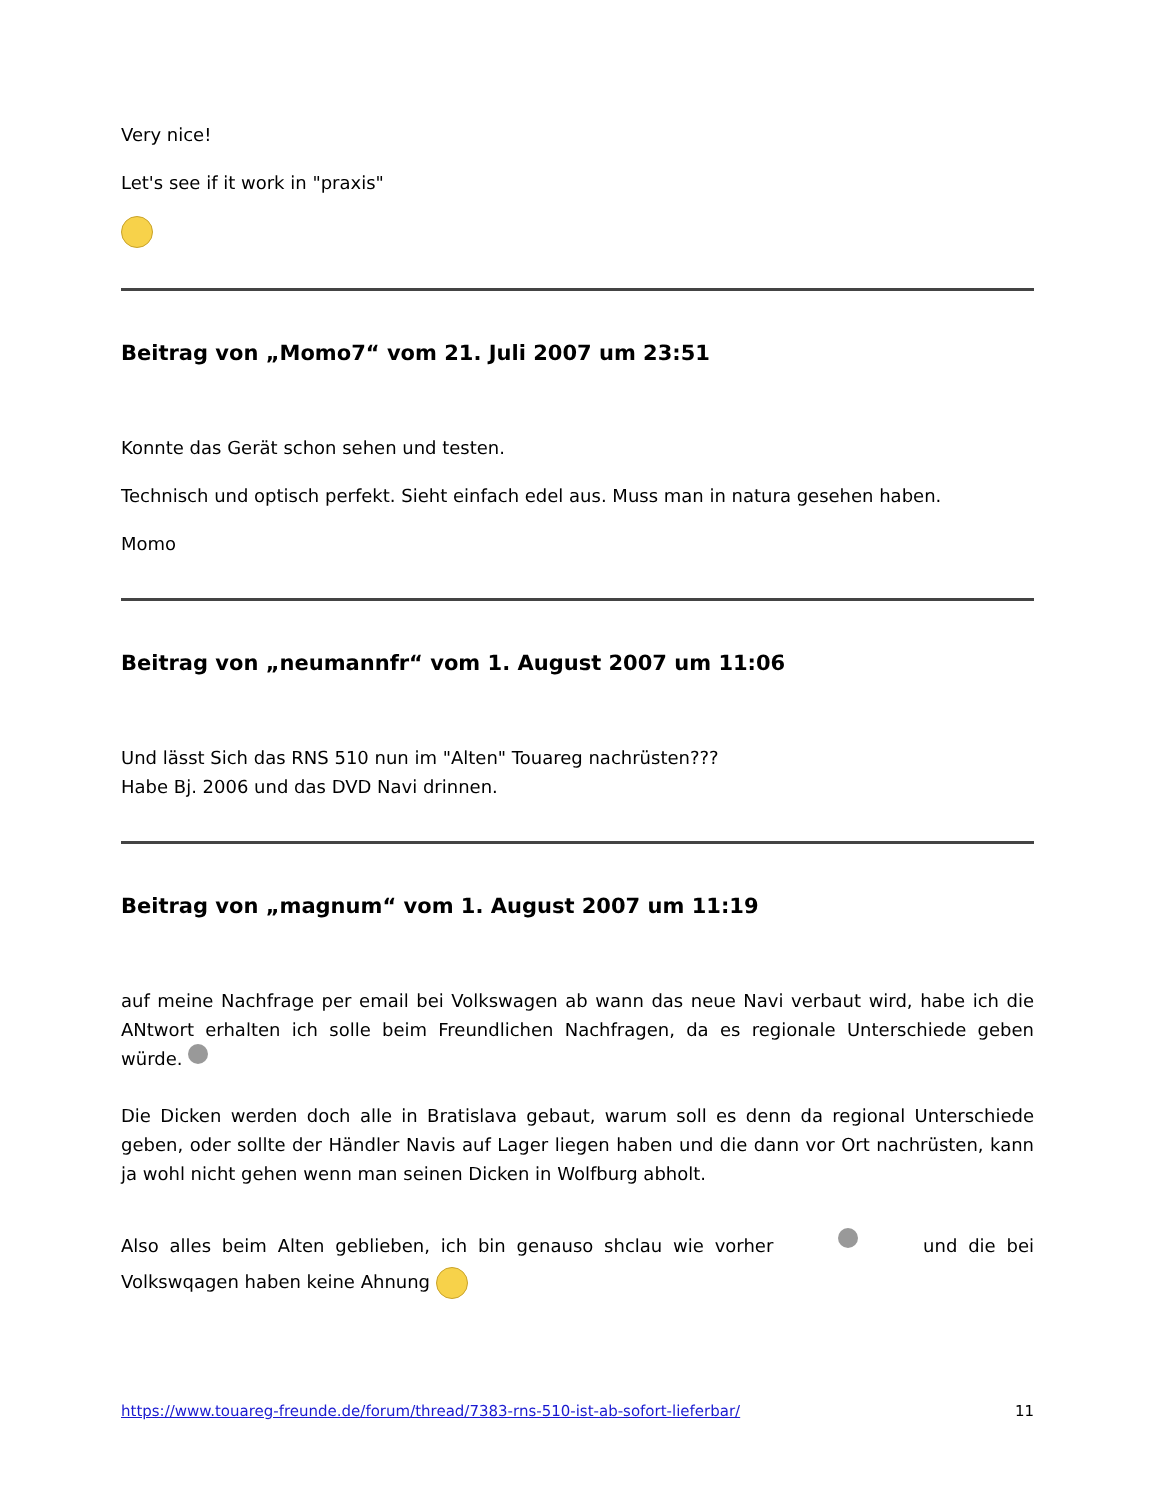Very nice!
Let's see if it work in "praxis"
Beitrag von „Momo7“ vom 21. Juli 2007 um 23:51
Konnte das Gerät schon sehen und testen.
Technisch und optisch perfekt. Sieht einfach edel aus. Muss man in natura gesehen haben.
Momo
Beitrag von „neumannfr“ vom 1. August 2007 um 11:06
Und lässt Sich das RNS 510 nun im "Alten" Touareg nachrüsten???
Habe Bj. 2006 und das DVD Navi drinnen.
Beitrag von „magnum“ vom 1. August 2007 um 11:19
auf meine Nachfrage per email bei Volkswagen ab wann das neue Navi verbaut wird, habe ich die ANtwort erhalten ich solle beim Freundlichen Nachfragen, da es regionale Unterschiede geben würde.
Die Dicken werden doch alle in Bratislava gebaut, warum soll es denn da regional Unterschiede geben, oder sollte der Händler Navis auf Lager liegen haben und die dann vor Ort nachrüsten, kann ja wohl nicht gehen wenn man seinen Dicken in Wolfburg abholt.
Also alles beim Alten geblieben, ich bin genauso shclau wie vorher und die bei Volkswqagen haben keine Ahnung
https://www.touareg-freunde.de/forum/thread/7383-rns-510-ist-ab-sofort-lieferbar/ 11